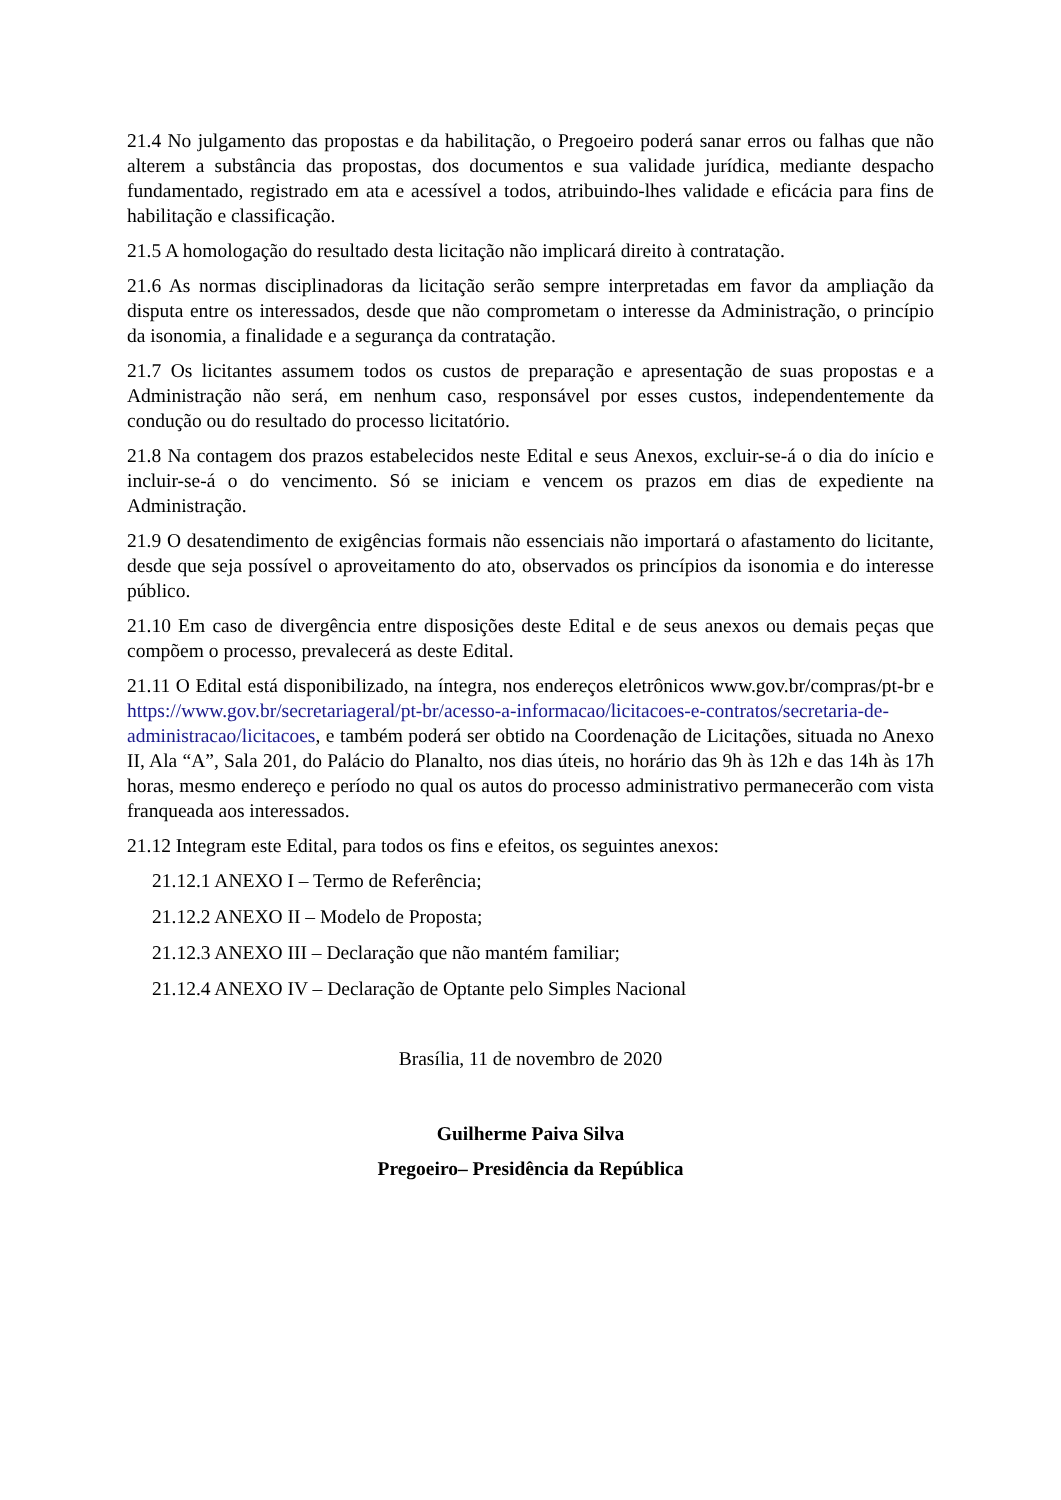21.4 No julgamento das propostas e da habilitação, o Pregoeiro poderá sanar erros ou falhas que não alterem a substância das propostas, dos documentos e sua validade jurídica, mediante despacho fundamentado, registrado em ata e acessível a todos, atribuindo-lhes validade e eficácia para fins de habilitação e classificação.
21.5 A homologação do resultado desta licitação não implicará direito à contratação.
21.6 As normas disciplinadoras da licitação serão sempre interpretadas em favor da ampliação da disputa entre os interessados, desde que não comprometam o interesse da Administração, o princípio da isonomia, a finalidade e a segurança da contratação.
21.7 Os licitantes assumem todos os custos de preparação e apresentação de suas propostas e a Administração não será, em nenhum caso, responsável por esses custos, independentemente da condução ou do resultado do processo licitatório.
21.8 Na contagem dos prazos estabelecidos neste Edital e seus Anexos, excluir-se-á o dia do início e incluir-se-á o do vencimento. Só se iniciam e vencem os prazos em dias de expediente na Administração.
21.9 O desatendimento de exigências formais não essenciais não importará o afastamento do licitante, desde que seja possível o aproveitamento do ato, observados os princípios da isonomia e do interesse público.
21.10 Em caso de divergência entre disposições deste Edital e de seus anexos ou demais peças que compõem o processo, prevalecerá as deste Edital.
21.11 O Edital está disponibilizado, na íntegra, nos endereços eletrônicos www.gov.br/compras/pt-br e https://www.gov.br/secretariageral/pt-br/acesso-a-informacao/licitacoes-e-contratos/secretaria-de-administracao/licitacoes, e também poderá ser obtido na Coordenação de Licitações, situada no Anexo II, Ala “A”, Sala 201, do Palácio do Planalto, nos dias úteis, no horário das 9h às 12h e das 14h às 17h horas, mesmo endereço e período no qual os autos do processo administrativo permanecerão com vista franqueada aos interessados.
21.12 Integram este Edital, para todos os fins e efeitos, os seguintes anexos:
21.12.1 ANEXO I – Termo de Referência;
21.12.2 ANEXO II – Modelo de Proposta;
21.12.3 ANEXO III – Declaração que não mantém familiar;
21.12.4 ANEXO IV – Declaração de Optante pelo Simples Nacional
Brasília, 11 de novembro de 2020
Guilherme Paiva Silva
Pregoeiro– Presidência da República